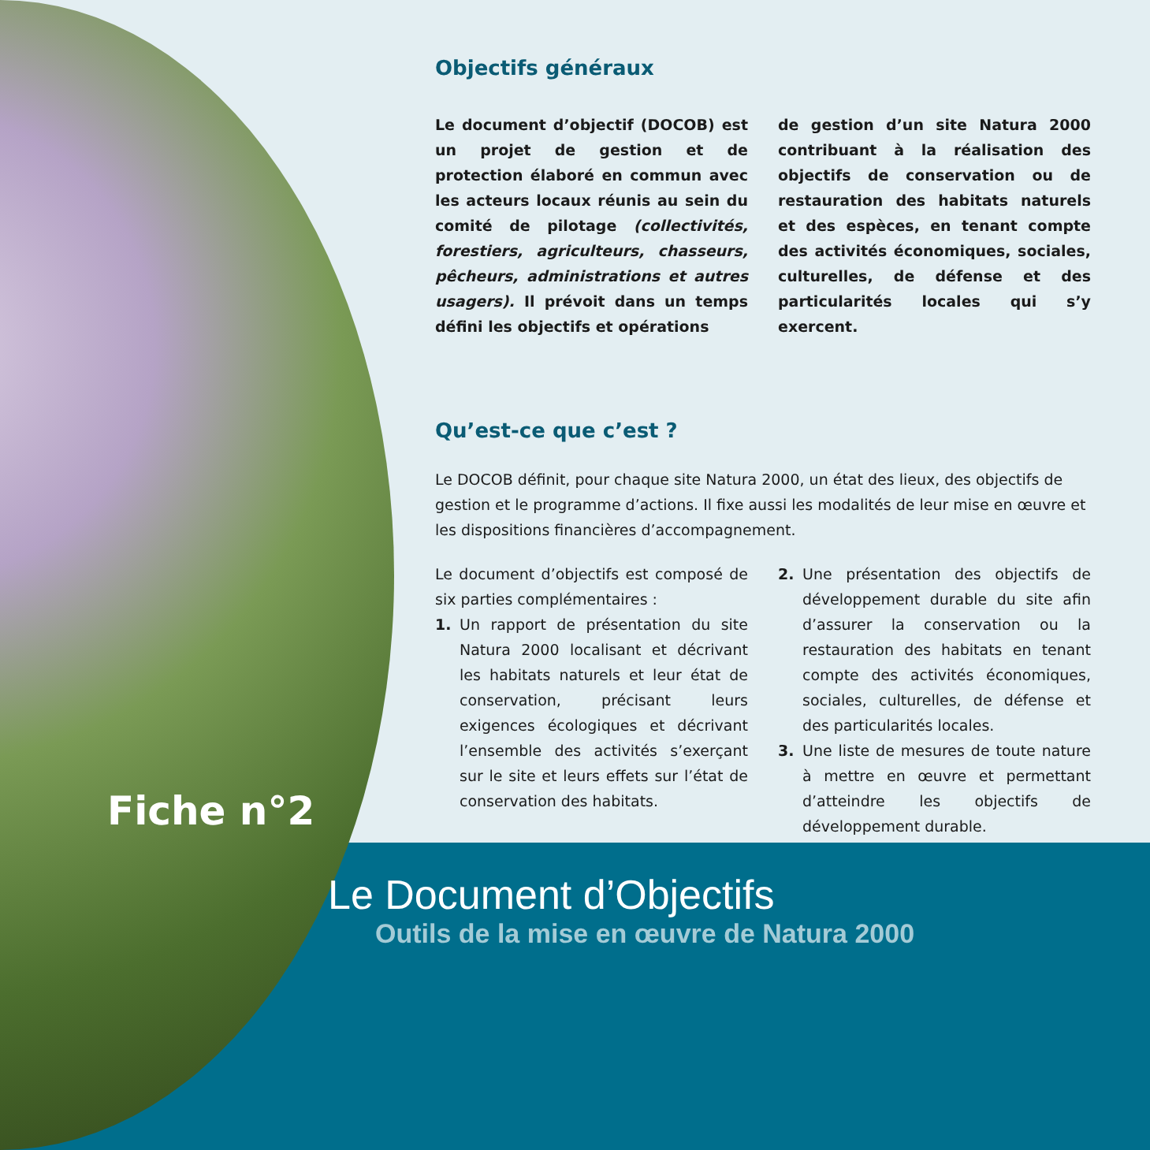Objectifs généraux
Le document d’objectif (DOCOB) est un projet de gestion et de protection élaboré en commun avec les acteurs locaux réunis au sein du comité de pilotage (collectivités, forestiers, agriculteurs, chasseurs, pêcheurs, administrations et autres usagers). Il prévoit dans un temps défini les objectifs et opérations
de gestion d’un site Natura 2000 contribuant à la réalisation des objectifs de conservation ou de restauration des habitats naturels et des espèces, en tenant compte des activités économiques, sociales, culturelles, de défense et des particularités locales qui s’y exercent.
Qu’est-ce que c’est ?
Le DOCOB définit, pour chaque site Natura 2000, un état des lieux, des objectifs de gestion et le programme d’actions. Il fixe aussi les modalités de leur mise en œuvre et les dispositions financières d’accompagnement.
Le document d’objectifs est composé de six parties complémentaires :
1. Un rapport de présentation du site Natura 2000 localisant et décrivant les habitats naturels et leur état de conservation, précisant leurs exigences écologiques et décrivant l’ensemble des activités s’exerçant sur le site et leurs effets sur l’état de conservation des habitats.
2. Une présentation des objectifs de développement durable du site afin d’assurer la conservation ou la restauration des habitats en tenant compte des activités économiques, sociales, culturelles, de défense et des particularités locales.
3. Une liste de mesures de toute nature à mettre en œuvre et permettant d’atteindre les objectifs de développement durable.
Fiche n°2
Le Document d’Objectifs
Outils de la mise en œuvre de Natura 2000